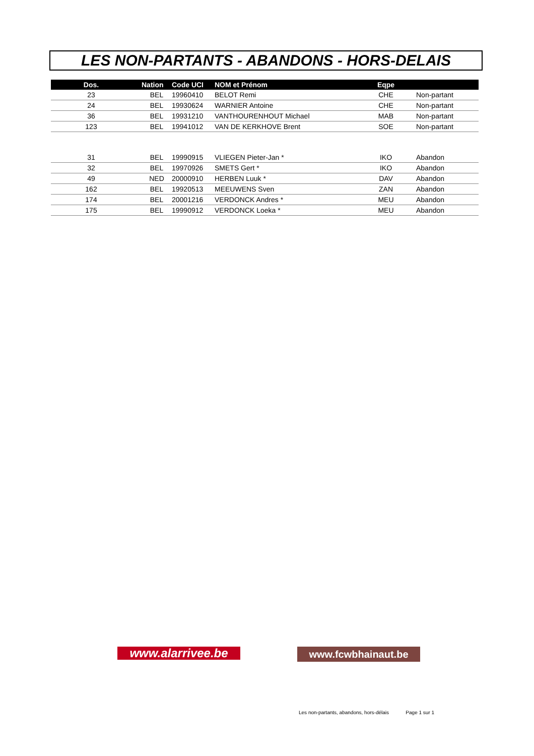LES NON-PARTANTS - ABANDONS - HORS-DELAIS
| | Dos. | | Nation | Code UCI | NOM et Prénom | Eqpe | |
| --- | --- | --- | --- | --- | --- | --- | --- |
| | 23 | | BEL | 19960410 | BELOT Remi | CHE | Non-partant |
| | 24 | | BEL | 19930624 | WARNIER Antoine | CHE | Non-partant |
| | 36 | | BEL | 19931210 | VANTHOURENHOUT Michael | MAB | Non-partant |
| | 123 | | BEL | 19941012 | VAN DE KERKHOVE Brent | SOE | Non-partant |
| | 31 | | BEL | 19990915 | VLIEGEN Pieter-Jan * | IKO | Abandon |
| | 32 | | BEL | 19970926 | SMETS Gert * | IKO | Abandon |
| | 49 | | NED | 20000910 | HERBEN Luuk * | DAV | Abandon |
| | 162 | | BEL | 19920513 | MEEUWENS Sven | ZAN | Abandon |
| | 174 | | BEL | 20001216 | VERDONCK Andres * | MEU | Abandon |
| | 175 | | BEL | 19990912 | VERDONCK Loeka * | MEU | Abandon |
www.alarrivee.be www.fcwbhainaut.be
Les non-partants, abandons, hors-délais Page 1 sur 1